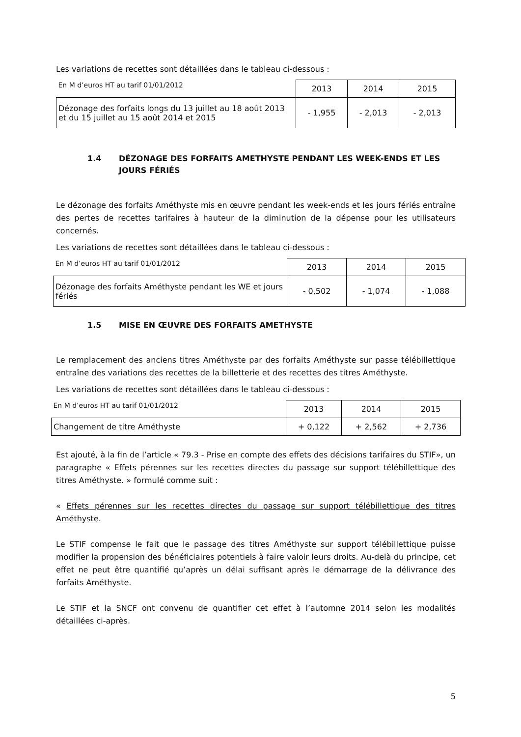Les variations de recettes sont détaillées dans le tableau ci-dessous :
| En M d’euros HT au tarif 01/01/2012 | 2013 | 2014 | 2015 |
| Dézonage des forfaits longs du 13 juillet au 18 août 2013 et du 15 juillet au 15 août 2014 et 2015 | - 1,955 | - 2,013 | - 2,013 |
1.4 DÉZONAGE DES FORFAITS AMETHYSTE PENDANT LES WEEK-ENDS ET LES JOURS FÉRIÉS
Le dézonage des forfaits Améthyste mis en œuvre pendant les week-ends et les jours fériés entraîne des pertes de recettes tarifaires à hauteur de la diminution de la dépense pour les utilisateurs concernés.
Les variations de recettes sont détaillées dans le tableau ci-dessous :
| En M d’euros HT au tarif 01/01/2012 | 2013 | 2014 | 2015 |
| Dézonage des forfaits Améthyste pendant les WE et jours fériés | - 0,502 | - 1,074 | - 1,088 |
1.5 MISE EN ŒUVRE DES FORFAITS AMETHYSTE
Le remplacement des anciens titres Améthyste par des forfaits Améthyste sur passe télébillettique entraîne des variations des recettes de la billetterie et des recettes des titres Améthyste.
Les variations de recettes sont détaillées dans le tableau ci-dessous :
| En M d’euros HT au tarif 01/01/2012 | 2013 | 2014 | 2015 |
| Changement de titre Améthyste | + 0,122 | + 2,562 | + 2,736 |
Est ajouté, à la fin de l’article « 79.3 - Prise en compte des effets des décisions tarifaires du STIF», un paragraphe « Effets pérennes sur les recettes directes du passage sur support télébillettique des titres Améthyste. » formulé comme suit :
« Effets pérennes sur les recettes directes du passage sur support télébillettique des titres Améthyste.
Le STIF compense le fait que le passage des titres Améthyste sur support télébillettique puisse modifier la propension des bénéficiaires potentiels à faire valoir leurs droits. Au-delà du principe, cet effet ne peut être quantifié qu’après un délai suffisant après le démarrage de la délivrance des forfaits Améthyste.
Le STIF et la SNCF ont convenu de quantifier cet effet à l’automne 2014 selon les modalités détaillées ci-après.
5